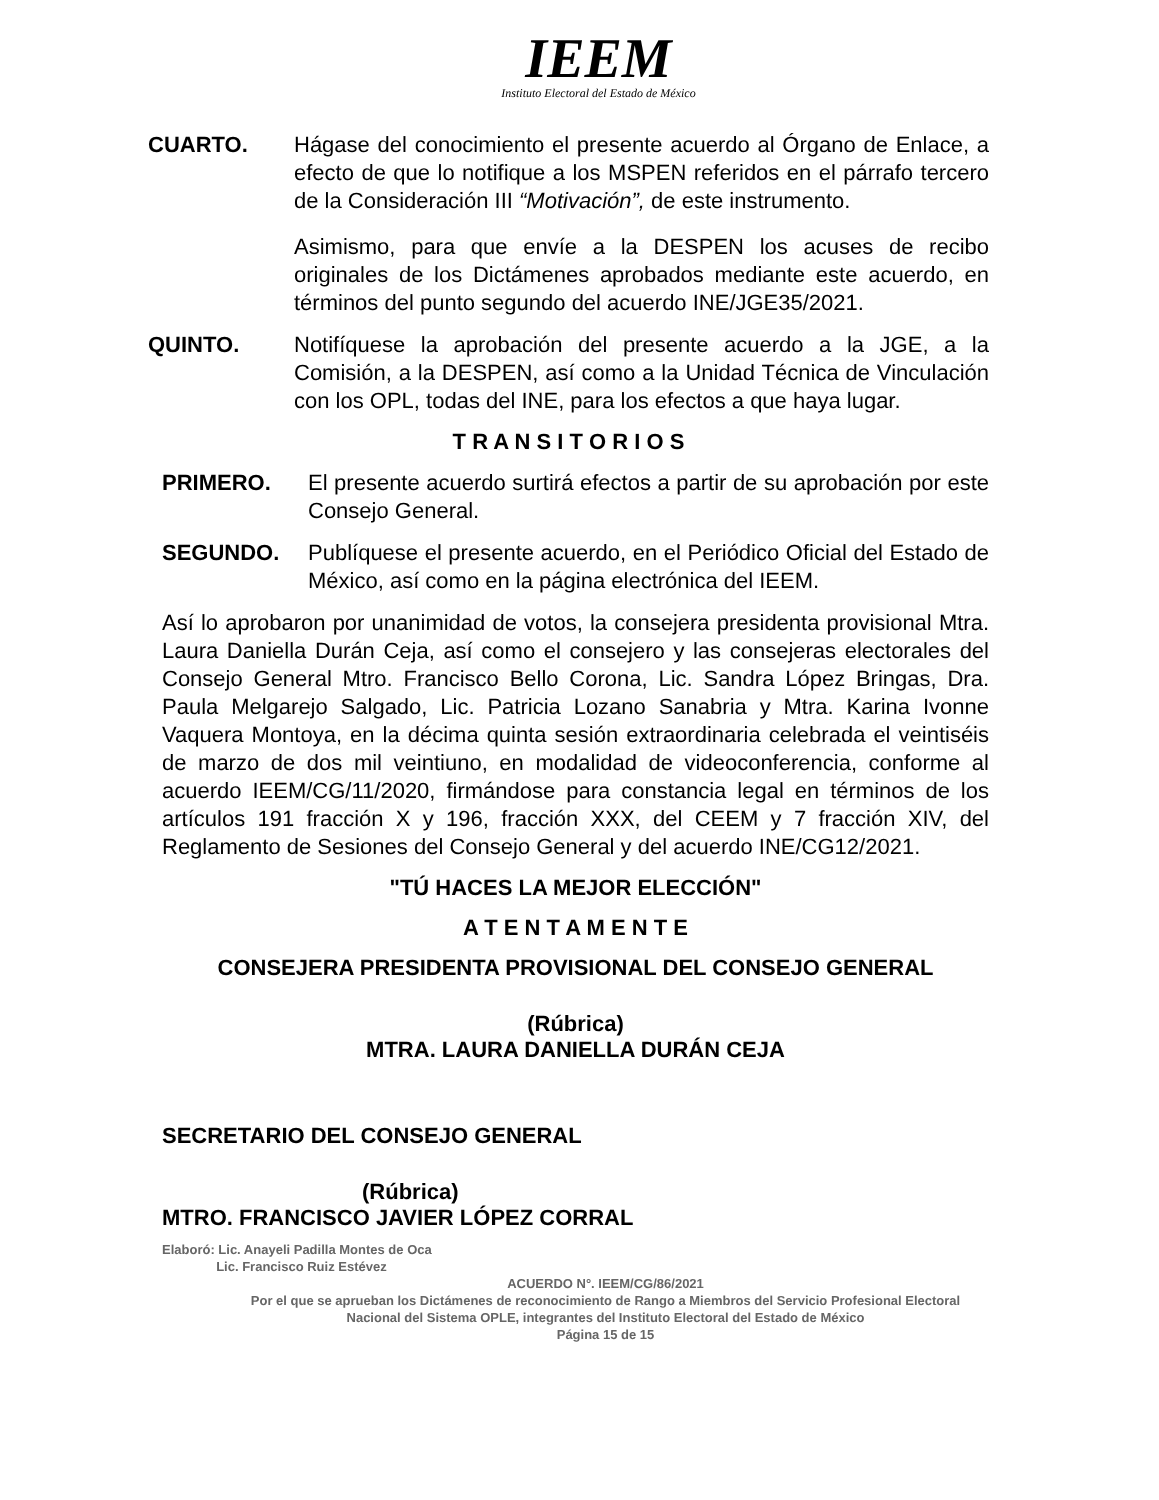IEEM
Instituto Electoral del Estado de México
CUARTO. Hágase del conocimiento el presente acuerdo al Órgano de Enlace, a efecto de que lo notifique a los MSPEN referidos en el párrafo tercero de la Consideración III “Motivación”, de este instrumento.
Asimismo, para que envíe a la DESPEN los acuses de recibo originales de los Dictámenes aprobados mediante este acuerdo, en términos del punto segundo del acuerdo INE/JGE35/2021.
QUINTO. Notifíquese la aprobación del presente acuerdo a la JGE, a la Comisión, a la DESPEN, así como a la Unidad Técnica de Vinculación con los OPL, todas del INE, para los efectos a que haya lugar.
T R A N S I T O R I O S
PRIMERO. El presente acuerdo surtirá efectos a partir de su aprobación por este Consejo General.
SEGUNDO. Publíquese el presente acuerdo, en el Periódico Oficial del Estado de México, así como en la página electrónica del IEEM.
Así lo aprobaron por unanimidad de votos, la consejera presidenta provisional Mtra. Laura Daniella Durán Ceja, así como el consejero y las consejeras electorales del Consejo General Mtro. Francisco Bello Corona, Lic. Sandra López Bringas, Dra. Paula Melgarejo Salgado, Lic. Patricia Lozano Sanabria y Mtra. Karina Ivonne Vaquera Montoya, en la décima quinta sesión extraordinaria celebrada el veintiséis de marzo de dos mil veintiuno, en modalidad de videoconferencia, conforme al acuerdo IEEM/CG/11/2020, firmándose para constancia legal en términos de los artículos 191 fracción X y 196, fracción XXX, del CEEM y 7 fracción XIV, del Reglamento de Sesiones del Consejo General y del acuerdo INE/CG12/2021.
"TÚ HACES LA MEJOR ELECCIÓN"
A T E N T A M E N T E
CONSEJERA PRESIDENTA PROVISIONAL DEL CONSEJO GENERAL
(Rúbrica)
MTRA. LAURA DANIELLA DURÁN CEJA
SECRETARIO DEL CONSEJO GENERAL
(Rúbrica)
MTRO. FRANCISCO JAVIER LÓPEZ CORRAL
Elaboró: Lic. Anayeli Padilla Montes de Oca
Lic. Francisco Ruiz Estévez
ACUERDO N°. IEEM/CG/86/2021
Por el que se aprueban los Dictámenes de reconocimiento de Rango a Miembros del Servicio Profesional Electoral Nacional del Sistema OPLE, integrantes del Instituto Electoral del Estado de México
Página 15 de 15